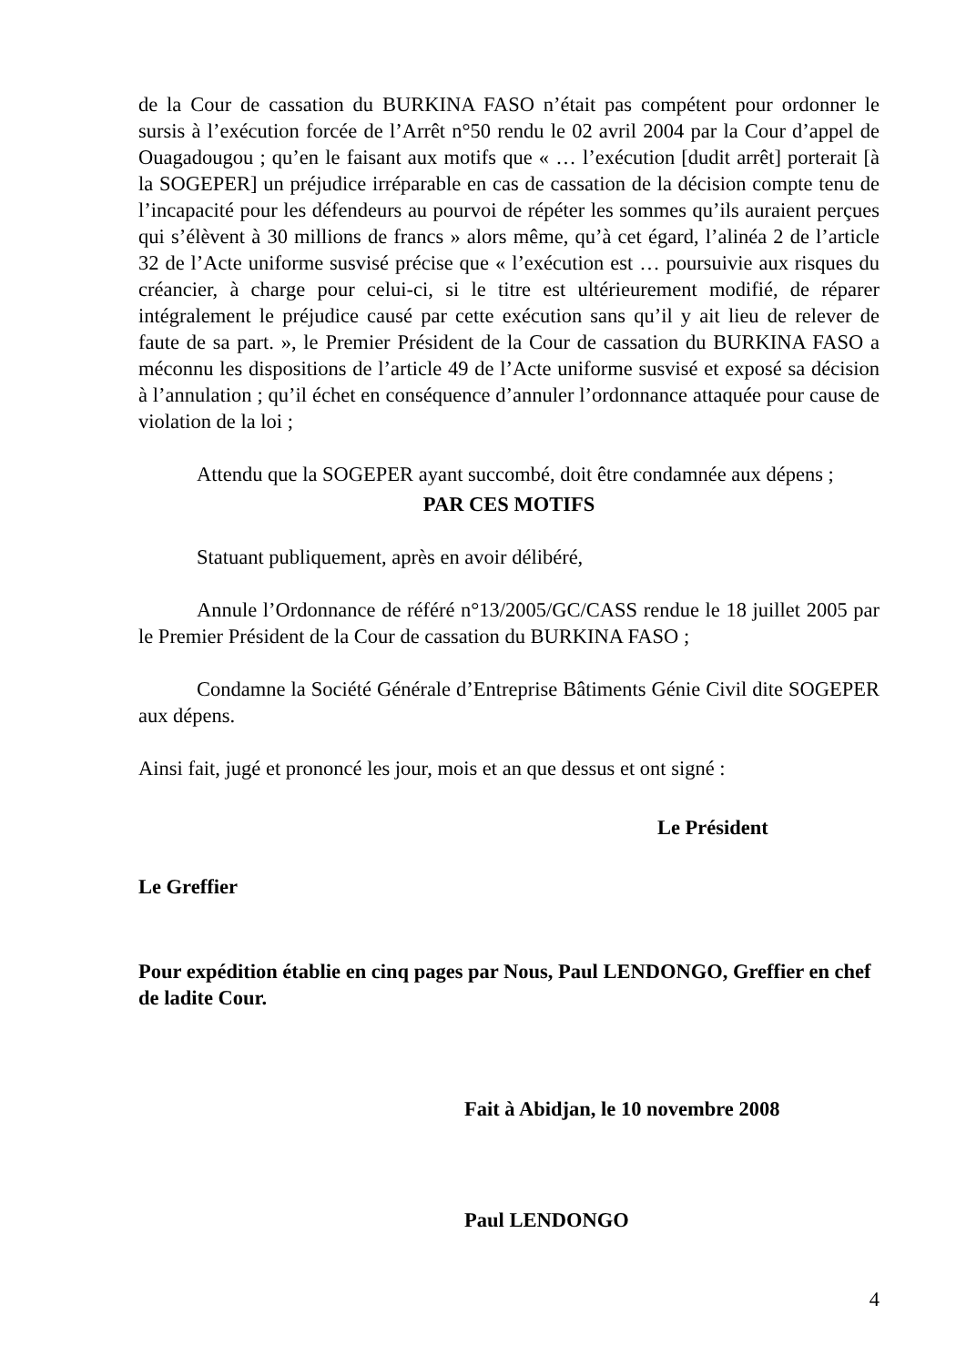de la Cour de cassation du BURKINA FASO n’était pas compétent pour ordonner le sursis à l’exécution forcée de l’Arrêt n°50 rendu le 02 avril 2004 par la Cour d’appel de Ouagadougou ; qu’en le faisant aux motifs que « … l’exécution [dudit arrêt] porterait [à la SOGEPER] un préjudice irréparable en cas de cassation de la décision compte tenu de l’incapacité pour les défendeurs au pourvoi de répéter les sommes qu’ils auraient perçues qui s’élèvent à 30 millions de francs » alors même, qu’à cet égard, l’alinéa 2 de l’article 32 de l’Acte uniforme susvisé précise que « l’exécution est … poursuivie aux risques du créancier, à charge pour celui-ci, si le titre est ultérieurement modifié, de réparer intégralement le préjudice causé par cette exécution sans qu’il y ait lieu de relever de faute de sa part. », le Premier Président de la Cour de cassation du BURKINA FASO a méconnu les dispositions de l’article 49 de l’Acte uniforme susvisé et exposé sa décision à l’annulation ; qu’il échet en conséquence d’annuler l’ordonnance attaquée pour cause de violation de la loi ;
Attendu que la SOGEPER ayant succombé, doit être condamnée aux dépens ;
PAR CES MOTIFS
Statuant publiquement, après en avoir délibéré,
Annule l’Ordonnance de référé n°13/2005/GC/CASS rendue le 18 juillet 2005 par le Premier Président de la Cour de cassation du BURKINA FASO ;
Condamne la Société Générale d’Entreprise Bâtiments Génie Civil dite SOGEPER aux dépens.
Ainsi fait, jugé et prononcé les jour, mois et an que dessus et ont signé :
Le Président
Le Greffier
Pour expédition établie en cinq pages par Nous, Paul LENDONGO, Greffier en chef de ladite Cour.
Fait à Abidjan, le 10 novembre 2008
Paul LENDONGO
4